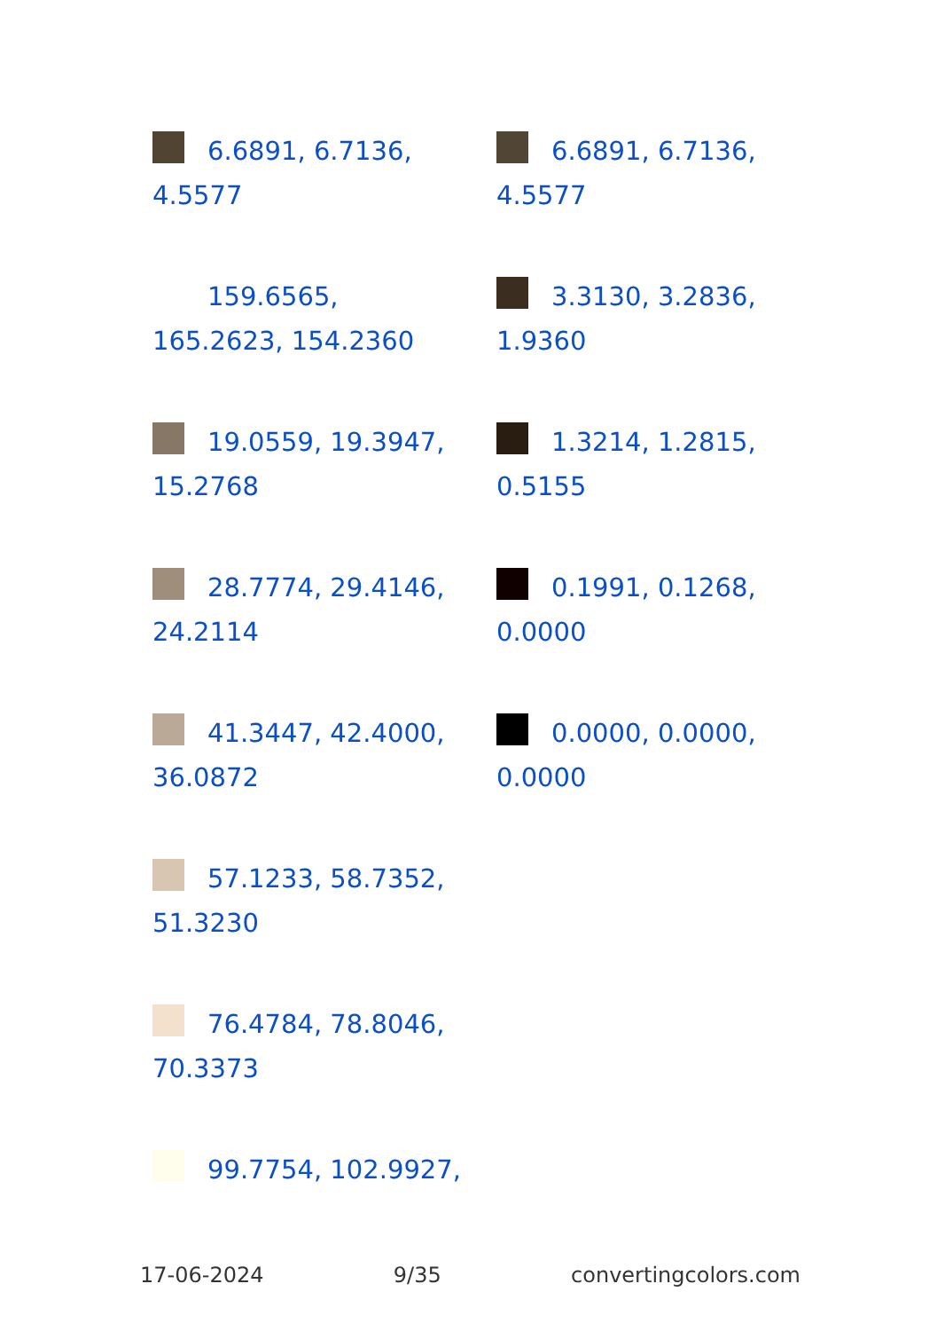6.6891, 6.7136, 4.5577
6.6891, 6.7136, 4.5577
159.6565, 165.2623, 154.2360
3.3130, 3.2836, 1.9360
19.0559, 19.3947, 15.2768
1.3214, 1.2815, 0.5155
28.7774, 29.4146, 24.2114
0.1991, 0.1268, 0.0000
41.3447, 42.4000, 36.0872
0.0000, 0.0000, 0.0000
57.1233, 58.7352, 51.3230
76.4784, 78.8046, 70.3373
99.7754, 102.9927,
17-06-2024 9/35 convertingcolors.com